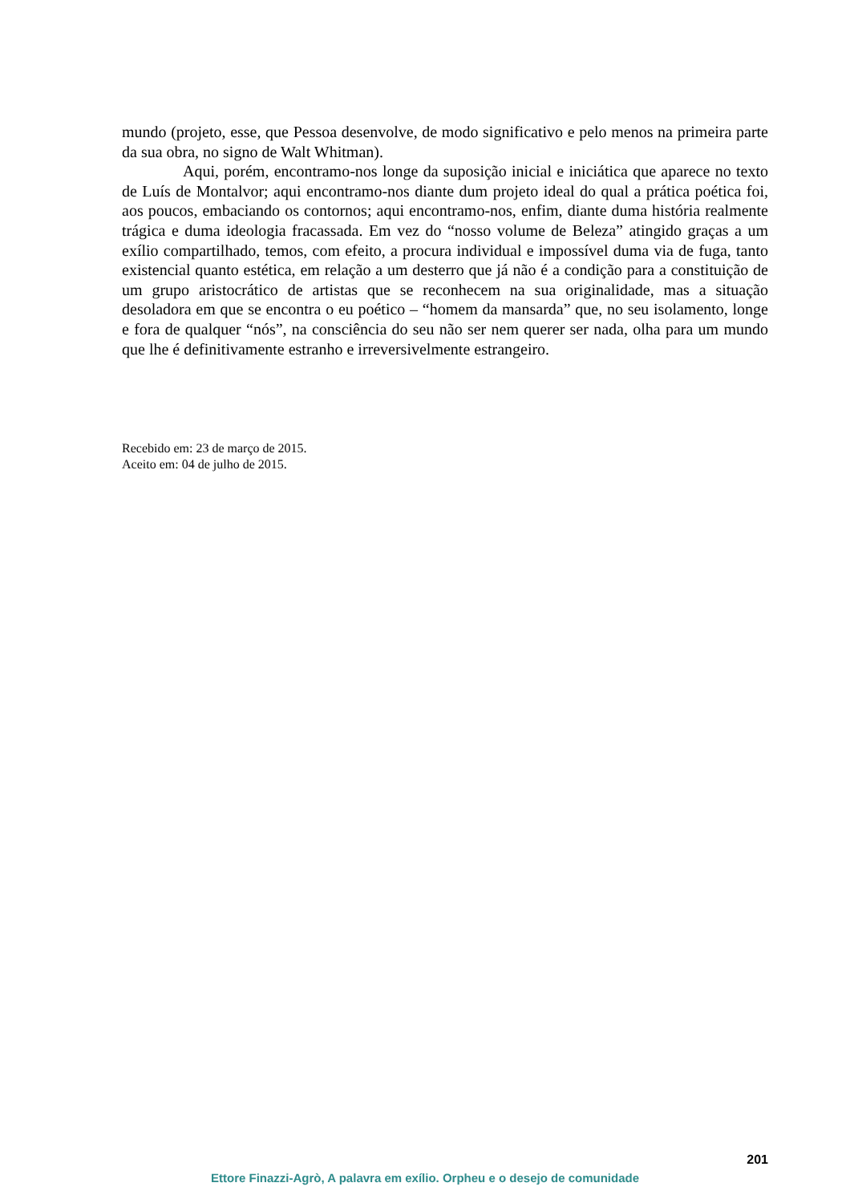mundo (projeto, esse, que Pessoa desenvolve, de modo significativo e pelo menos na primeira parte da sua obra, no signo de Walt Whitman).
Aqui, porém, encontramo-nos longe da suposição inicial e iniciática que aparece no texto de Luís de Montalvor; aqui encontramo-nos diante dum projeto ideal do qual a prática poética foi, aos poucos, embaciando os contornos; aqui encontramo-nos, enfim, diante duma história realmente trágica e duma ideologia fracassada. Em vez do “nosso volume de Beleza” atingido graças a um exílio compartilhado, temos, com efeito, a procura individual e impossível duma via de fuga, tanto existencial quanto estética, em relação a um desterro que já não é a condição para a constituição de um grupo aristocrático de artistas que se reconhecem na sua originalidade, mas a situação desoladora em que se encontra o eu poético – “homem da mansarda” que, no seu isolamento, longe e fora de qualquer “nós”, na consciência do seu não ser nem querer ser nada, olha para um mundo que lhe é definitivamente estranho e irreversivelmente estrangeiro.
Recebido em: 23 de março de 2015.
Aceito em: 04 de julho de 2015.
201
Ettore Finazzi-Agrò, A palavra em exílio. Orpheu e o desejo de comunidade